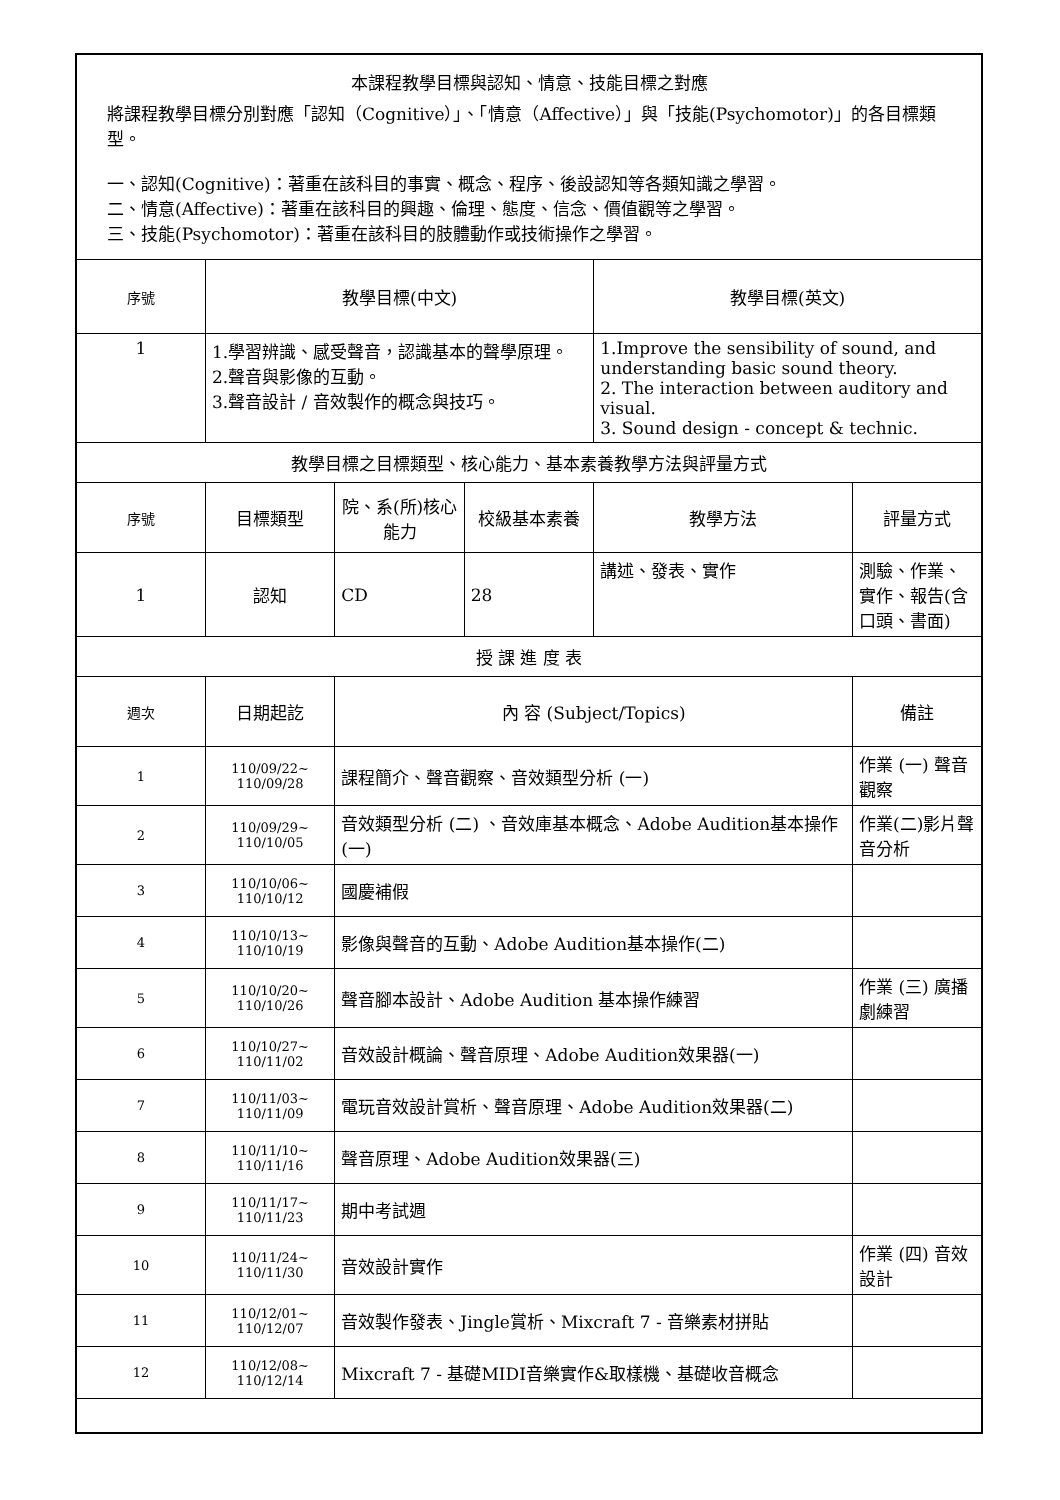| 本課程教學目標與認知、情意、技能目標之對應 將課程教學目標分別對應「認知（Cognitive）」、「情意（Affective）」與「技能(Psychomotor)」的各目標類型。 一、認知(Cognitive)：著重在該科目的事實、概念、程序、後設認知等各類知識之學習。 二、情意(Affective)：著重在該科目的興趣、倫理、態度、信念、價值觀等之學習。 三、技能(Psychomotor)：著重在該科目的肢體動作或技術操作之學習。 | | | | | |
| 序號 | 教學目標(中文) | | | 教學目標(英文) | |
| 1 | 1.學習辨識、感受聲音，認識基本的聲學原理。 2.聲音與影像的互動。 3.聲音設計 / 音效製作的概念與技巧。 | | | 1.Improve the sensibility of sound, and understanding basic sound theory. 2. The interaction between auditory and visual. 3. Sound design - concept & technic. | |
| 教學目標之目標類型、核心能力、基本素養教學方法與評量方式 | | | | | |
| 序號 | 目標類型 | 院、系(所)核心能力 | 校級基本素養 | 教學方法 | 評量方式 |
| 1 | 認知 | CD | 28 | 講述、發表、實作 | 測驗、作業、實作、報告(含口頭、書面) |
| 授 課 進 度 表 | | | | | |
| 週次 | 日期起訖 | 內 容 (Subject/Topics) | | | 備註 |
| 1 | 110/09/22~ 110/09/28 | 課程簡介、聲音觀察、音效類型分析 (一) | | | 作業 (一) 聲音觀察 |
| 2 | 110/09/29~ 110/10/05 | 音效類型分析 (二) 、音效庫基本概念、Adobe Audition基本操作(一) | | | 作業(二)影片聲音分析 |
| 3 | 110/10/06~ 110/10/12 | 國慶補假 | | | |
| 4 | 110/10/13~ 110/10/19 | 影像與聲音的互動、Adobe Audition基本操作(二) | | | |
| 5 | 110/10/20~ 110/10/26 | 聲音腳本設計、Adobe Audition 基本操作練習 | | | 作業 (三) 廣播劇練習 |
| 6 | 110/10/27~ 110/11/02 | 音效設計概論、聲音原理、Adobe Audition效果器(一) | | | |
| 7 | 110/11/03~ 110/11/09 | 電玩音效設計賞析、聲音原理、Adobe Audition效果器(二) | | | |
| 8 | 110/11/10~ 110/11/16 | 聲音原理、Adobe Audition效果器(三) | | | |
| 9 | 110/11/17~ 110/11/23 | 期中考試週 | | | |
| 10 | 110/11/24~ 110/11/30 | 音效設計實作 | | | 作業 (四) 音效設計 |
| 11 | 110/12/01~ 110/12/07 | 音效製作發表、Jingle賞析、Mixcraft 7 - 音樂素材拼貼 | | | |
| 12 | 110/12/08~ 110/12/14 | Mixcraft 7 - 基礎MIDI音樂實作&取樣機、基礎收音概念 | | | |